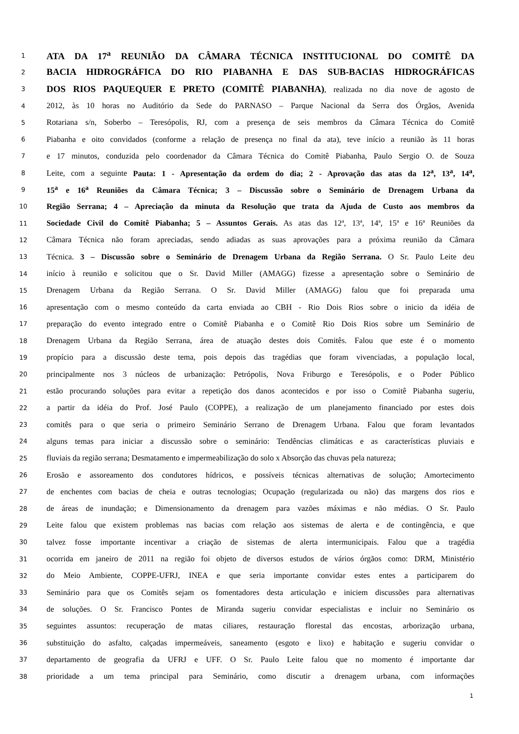1 ATA DA 17<sup>a</sup> REUNIÃO DA CÂMARA TÉCNICA INSTITUCIONAL DO COMITÊ DA
2 BACIA HIDROGRÁFICA DO RIO PIABANHA E DAS SUB-BACIAS HIDROGRÁFICAS
3 DOS RIOS PAQUEQUER E PRETO (COMITÊ PIABANHA), realizada no dia nove de agosto de
4 2012, às 10 horas no Auditório da Sede do PARNASO – Parque Nacional da Serra dos Órgãos, Avenida
5 Rotariana s/n, Soberbo – Teresópolis, RJ, com a presença de seis membros da Câmara Técnica do Comitê
6 Piabanha e oito convidados (conforme a relação de presença no final da ata), teve início a reunião às 11 horas
7 e 17 minutos, conduzida pelo coordenador da Câmara Técnica do Comitê Piabanha, Paulo Sergio O. de Souza
8 Leite, com a seguinte Pauta: 1 - Apresentação da ordem do dia; 2 - Aprovação das atas da 12<sup>a</sup>, 13<sup>a</sup>, 14<sup>a</sup>,
9 15<sup>a</sup> e 16<sup>a</sup> Reuniões da Câmara Técnica; 3 – Discussão sobre o Seminário de Drenagem Urbana da
10 Região Serrana; 4 – Apreciação da minuta da Resolução que trata da Ajuda de Custo aos membros da
11 Sociedade Civil do Comitê Piabanha; 5 – Assuntos Gerais. As atas das 12ª, 13ª, 14ª, 15ª e 16ª Reuniões da
12 Câmara Técnica não foram apreciadas, sendo adiadas as suas aprovações para a próxima reunião da Câmara
13 Técnica. 3 – Discussão sobre o Seminário de Drenagem Urbana da Região Serrana. O Sr. Paulo Leite deu
14 início à reunião e solicitou que o Sr. David Miller (AMAGG) fizesse a apresentação sobre o Seminário de
15 Drenagem Urbana da Região Serrana. O Sr. David Miller (AMAGG) falou que foi preparada uma
16 apresentação com o mesmo conteúdo da carta enviada ao CBH - Rio Dois Rios sobre o inicio da idéia de
17 preparação do evento integrado entre o Comitê Piabanha e o Comitê Rio Dois Rios sobre um Seminário de
18 Drenagem Urbana da Região Serrana, área de atuação destes dois Comitês. Falou que este é o momento
19 propício para a discussão deste tema, pois depois das tragédias que foram vivenciadas, a população local,
20 principalmente nos 3 núcleos de urbanização: Petrópolis, Nova Friburgo e Teresópolis, e o Poder Público
21 estão procurando soluções para evitar a repetição dos danos acontecidos e por isso o Comitê Piabanha sugeriu,
22 a partir da idéia do Prof. José Paulo (COPPE), a realização de um planejamento financiado por estes dois
23 comitês para o que seria o primeiro Seminário Serrano de Drenagem Urbana. Falou que foram levantados
24 alguns temas para iniciar a discussão sobre o seminário: Tendências climáticas e as características pluviais e
25 fluviais da região serrana; Desmatamento e impermeabilização do solo x Absorção das chuvas pela natureza;
26 Erosão e assoreamento dos condutores hídricos, e possíveis técnicas alternativas de solução; Amortecimento
27 de enchentes com bacias de cheia e outras tecnologias; Ocupação (regularizada ou não) das margens dos rios e
28 de áreas de inundação; e Dimensionamento da drenagem para vazões máximas e não médias. O Sr. Paulo
29 Leite falou que existem problemas nas bacias com relação aos sistemas de alerta e de contingência, e que
30 talvez fosse importante incentivar a criação de sistemas de alerta intermunicipais. Falou que a tragédia
31 ocorrida em janeiro de 2011 na região foi objeto de diversos estudos de vários órgãos como: DRM, Ministério
32 do Meio Ambiente, COPPE-UFRJ, INEA e que seria importante convidar estes entes a participarem do
33 Seminário para que os Comitês sejam os fomentadores desta articulação e iniciem discussões para alternativas
34 de soluções. O Sr. Francisco Pontes de Miranda sugeriu convidar especialistas e incluir no Seminário os
35 seguintes assuntos: recuperação de matas ciliares, restauração florestal das encostas, arborização urbana,
36 substituição do asfalto, calçadas impermeáveis, saneamento (esgoto e lixo) e habitação e sugeriu convidar o
37 departamento de geografia da UFRJ e UFF. O Sr. Paulo Leite falou que no momento é importante dar
38 prioridade a um tema principal para Seminário, como discutir a drenagem urbana, com informações
1